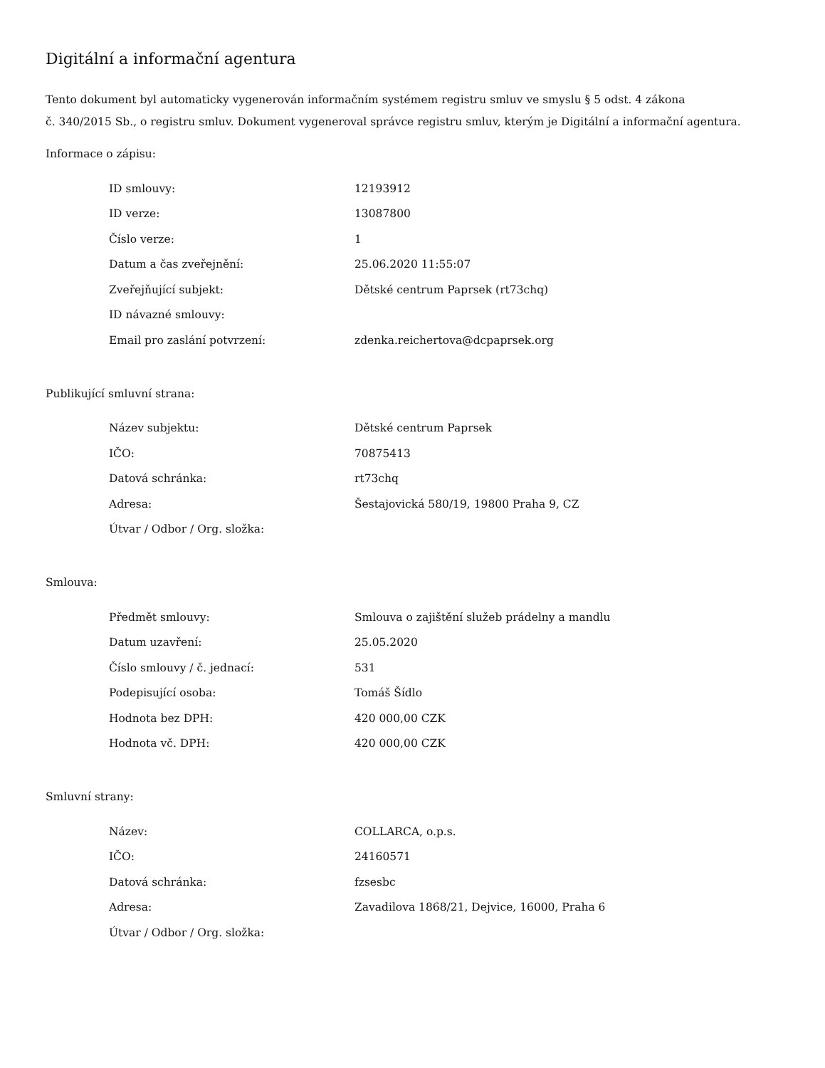Digitální a informační agentura
Tento dokument byl automaticky vygenerován informačním systémem registru smluv ve smyslu § 5 odst. 4 zákona
č. 340/2015 Sb., o registru smluv. Dokument vygeneroval správce registru smluv, kterým je Digitální a informační agentura.
Informace o zápisu:
| ID smlouvy: | 12193912 |
| ID verze: | 13087800 |
| Číslo verze: | 1 |
| Datum a čas zveřejnění: | 25.06.2020 11:55:07 |
| Zveřejňující subjekt: | Dětské centrum Paprsek (rt73chq) |
| ID návazné smlouvy: | |
| Email pro zaslání potvrzení: | zdenka.reichertova@dcpaprsek.org |
Publikující smluvní strana:
| Název subjektu: | Dětské centrum Paprsek |
| IČO: | 70875413 |
| Datová schránka: | rt73chq |
| Adresa: | Šestajovická 580/19, 19800 Praha 9, CZ |
| Útvar / Odbor / Org. složka: | |
Smlouva:
| Předmět smlouvy: | Smlouva o zajištění služeb prádelny a mandlu |
| Datum uzavření: | 25.05.2020 |
| Číslo smlouvy / č. jednací: | 531 |
| Podepisující osoba: | Tomáš Šídlo |
| Hodnota bez DPH: | 420 000,00 CZK |
| Hodnota vč. DPH: | 420 000,00 CZK |
Smluvní strany:
| Název: | COLLARCA, o.p.s. |
| IČO: | 24160571 |
| Datová schránka: | fzsesbc |
| Adresa: | Zavadilova 1868/21, Dejvice, 16000, Praha 6 |
| Útvar / Odbor / Org. složka: | |